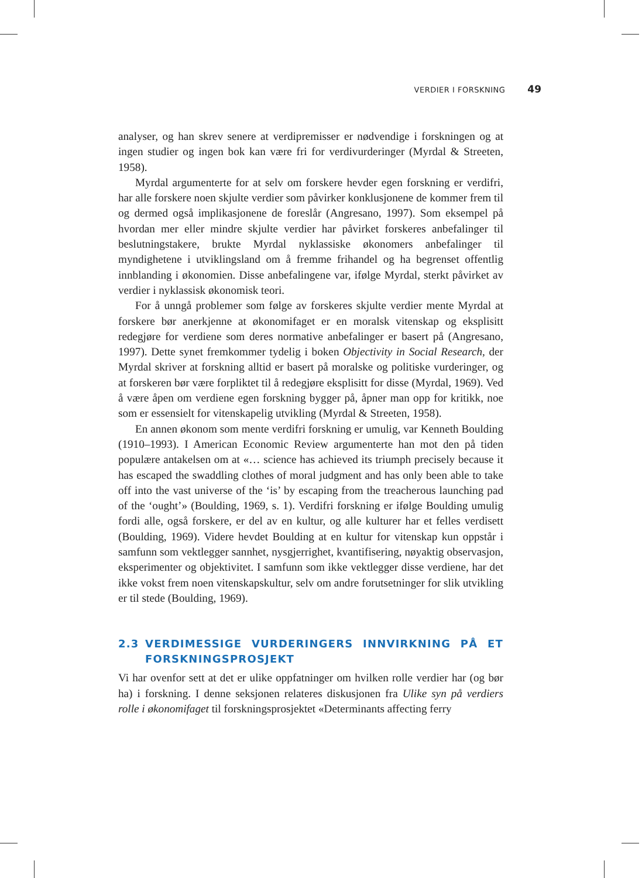VERDIER I FORSKNING 49
analyser, og han skrev senere at verdipremisser er nødvendige i forskningen og at ingen studier og ingen bok kan være fri for verdivurderinger (Myrdal & Streeten, 1958).
Myrdal argumenterte for at selv om forskere hevder egen forskning er verdifri, har alle forskere noen skjulte verdier som påvirker konklusjonene de kommer frem til og dermed også implikasjonene de foreslår (Angresano, 1997). Som eksempel på hvordan mer eller mindre skjulte verdier har påvirket forskeres anbefalinger til beslutningstakere, brukte Myrdal nyklassiske økonomers anbefalinger til myndighetene i utviklingsland om å fremme frihandel og ha begrenset offentlig innblanding i økonomien. Disse anbefalingene var, ifølge Myrdal, sterkt påvirket av verdier i nyklassisk økonomisk teori.
For å unngå problemer som følge av forskeres skjulte verdier mente Myrdal at forskere bør anerkjenne at økonomifaget er en moralsk vitenskap og eksplisitt redegjøre for verdiene som deres normative anbefalinger er basert på (Angresano, 1997). Dette synet fremkommer tydelig i boken Objectivity in Social Research, der Myrdal skriver at forskning alltid er basert på moralske og politiske vurderinger, og at forskeren bør være forpliktet til å redegjøre eksplisitt for disse (Myrdal, 1969). Ved å være åpen om verdiene egen forskning bygger på, åpner man opp for kritikk, noe som er essensielt for vitenskapelig utvikling (Myrdal & Streeten, 1958).
En annen økonom som mente verdifri forskning er umulig, var Kenneth Boulding (1910–1993). I American Economic Review argumenterte han mot den på tiden populære antakelsen om at «… science has achieved its triumph precisely because it has escaped the swaddling clothes of moral judgment and has only been able to take off into the vast universe of the ‘is’ by escaping from the treacherous launching pad of the ‘ought’» (Boulding, 1969, s. 1). Verdifri forskning er ifølge Boulding umulig fordi alle, også forskere, er del av en kultur, og alle kulturer har et felles verdisett (Boulding, 1969). Videre hevdet Boulding at en kultur for vitenskap kun oppstår i samfunn som vektlegger sannhet, nysgjerrighet, kvantifisering, nøyaktig observasjon, eksperimenter og objektivitet. I samfunn som ikke vektlegger disse verdiene, har det ikke vokst frem noen vitenskapskultur, selv om andre forutsetninger for slik utvikling er til stede (Boulding, 1969).
2.3 VERDIMESSIGE VURDERINGERS INNVIRKNING PÅ ET FORSKNINGSPROSJEKT
Vi har ovenfor sett at det er ulike oppfatninger om hvilken rolle verdier har (og bør ha) i forskning. I denne seksjonen relateres diskusjonen fra Ulike syn på verdiers rolle i økonomifaget til forskningsprosjektet «Determinants affecting ferry